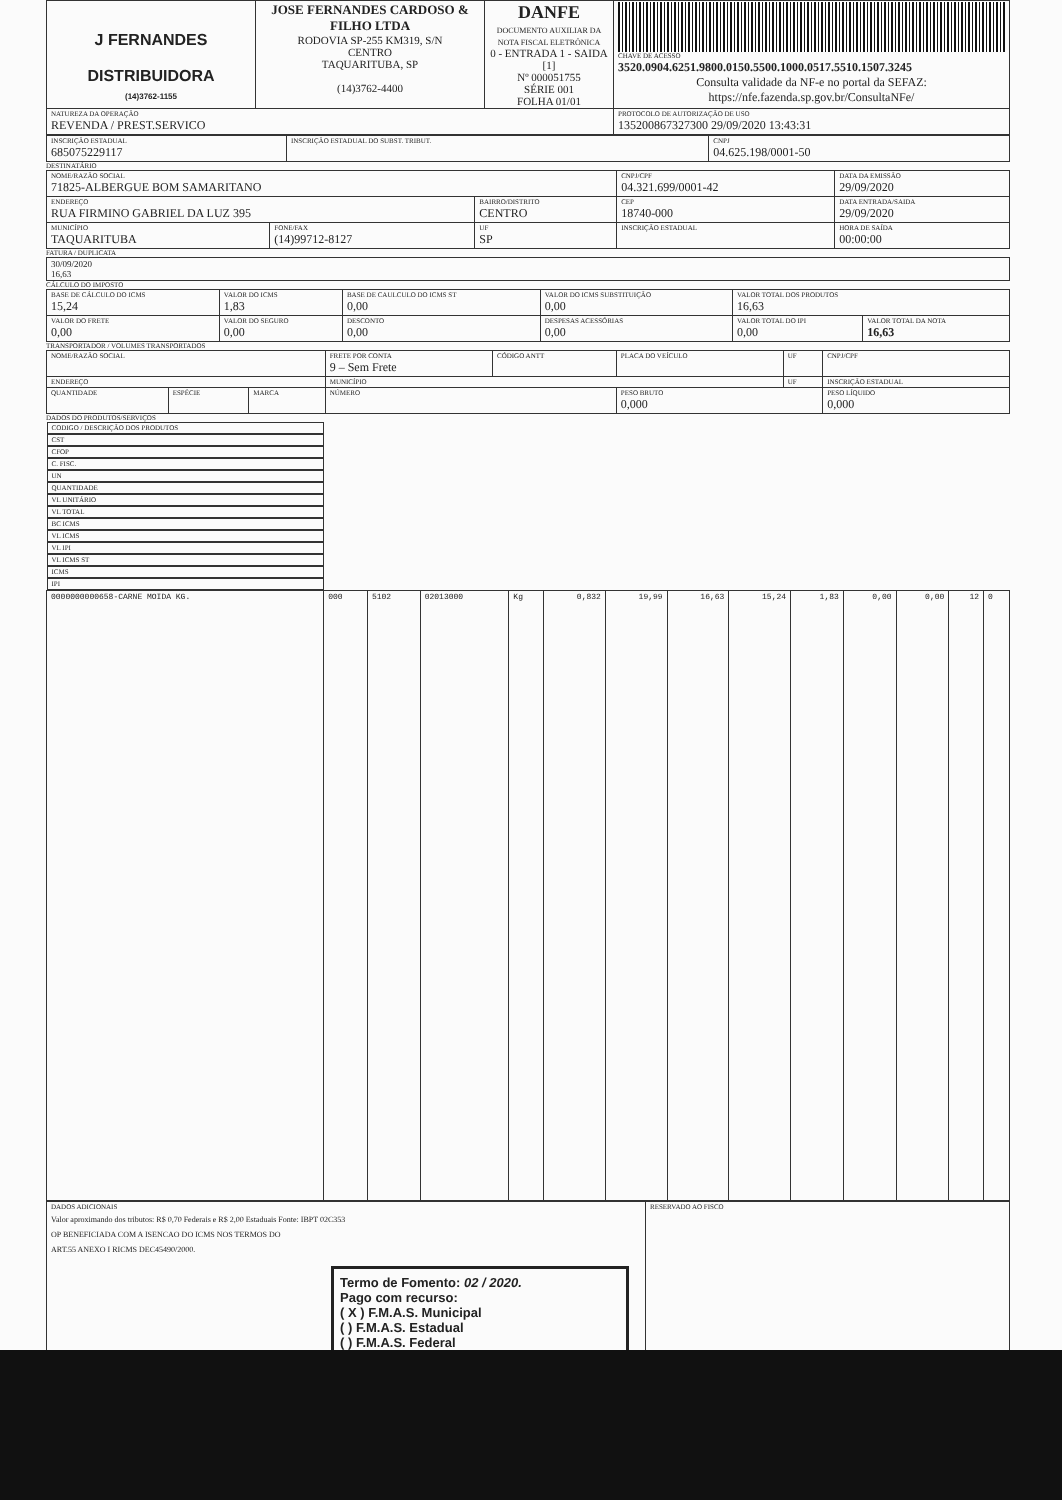| J FERNANDES DISTRIBUIDORA (14)3762-1155 | JOSE FERNANDES CARDOSO & FILHO LTDA RODOVIA SP-255 KM319, S/N CENTRO TAQUARITUBA, SP (14)3762-4400 | DANFE DOCUMENTO AUXILIAR DA NOTA FISCAL ELETRÔNICA 0 - ENTRADA 1 - SAIDA [1] Nº 000051755 SÉRIE 001 FOLHA 01/01 | CHAVE DE ACESSO 3520.0904.6251.9800.0150.5500.1000.0517.5510.1507.3245 Consulta validade da NF-e no portal da SEFAZ: https://nfe.fazenda.sp.gov.br/ConsultaNFe/ |
| NATUREZA DA OPERAÇÃO REVENDA / PREST.SERVICO | | | PROTOCOLO DE AUTORIZAÇÃO DE USO 135200867327300 29/09/2020 13:43:31 |
| INSCRIÇÃO ESTADUAL 685075229117 | INSCRIÇÃO ESTADUAL DO SUBST. TRIBUT. | CNPJ 04.625.198/0001-50 |
DESTINATÁRIO
| NOME/RAZÃO SOCIAL 71825-ALBERGUE BOM SAMARITANO | | | CNPJ/CPF 04.321.699/0001-42 | | DATA DA EMISSÃO 29/09/2020 |
| ENDEREÇO RUA FIRMINO GABRIEL DA LUZ 395 | | BAIRRO/DISTRITO CENTRO | | CEP 18740-000 | DATA ENTRADA/SAIDA 29/09/2020 |
| MUNICÍPIO TAQUARITUBA | FONE/FAX (14)99712-8127 | UF SP | INSCRIÇÃO ESTADUAL | | HORA DE SAÍDA 00:00:00 |
FATURA / DUPLICATA
| 30/09/2020 16,63 |
CÁLCULO DO IMPOSTO
| BASE DE CÁLCULO DO ICMS 15,24 | VALOR DO ICMS 1,83 | BASE DE CAULCULO DO ICMS ST 0,00 | VALOR DO ICMS SUBSTITUIÇÃO 0,00 | VALOR TOTAL DOS PRODUTOS 16,63 | |
| VALOR DO FRETE 0,00 | VALOR DO SEGURO 0,00 | DESCONTO 0,00 | DESPESAS ACESSÓRIAS 0,00 | VALOR TOTAL DO IPI 0,00 | VALOR TOTAL DA NOTA 16,63 |
TRANSPORTADOR / VOLUMES TRANSPORTADOS
| NOME/RAZÃO SOCIAL | | | FRETE POR CONTA 9 – Sem Frete | CÓDIGO ANTT | PLACA DO VEÍCULO | UF | CNPJ/CPF |
| ENDEREÇO | | | MUNICÍPIO | | | UF | INSCRIÇÃO ESTADUAL |
| QUANTIDADE | ESPÉCIE | MARCA | NÚMERO | | PESO BRUTO 0,000 | | PESO LÍQUIDO 0,000 |
DADOS DO PRODUTOS/SERVIÇOS
| CODIGO / DESCRIÇÃO DOS PRODUTOS | CST | CFOP | C. FISC. | UN | QUANTIDADE | VL UNITÁRIO | VL TOTAL | BC ICMS | VL ICMS | VL IPI | VL ICMS ST | ICMS | IPI |
| --- | --- | --- | --- | --- | --- | --- | --- | --- | --- | --- | --- | --- | --- |
| 0000000000658-CARNE MOIDA KG. | 000 | 5102 | 02013000 | Kg | 0,832 | 19,99 | 16,63 | 15,24 | 1,83 | 0,00 | 0,00 | 12 | 0 |
| DADOS ADICIONAIS Valor aproximando dos tributos: R$ 0,70 Federais e R$ 2,00 Estaduais Fonte: IBPT 02C353 OP BENEFICIADA COM A ISENCAO DO ICMS NOS TERMOS DO ART.55 ANEXO I RICMS DEC45490/2000. Termo de Fomento: 02 / 2020. Pago com recurso: ( X ) F.M.A.S. Municipal ( ) F.M.A.S. Estadual ( ) F.M.A.S. Federal | RESERVADO AO FISCO |